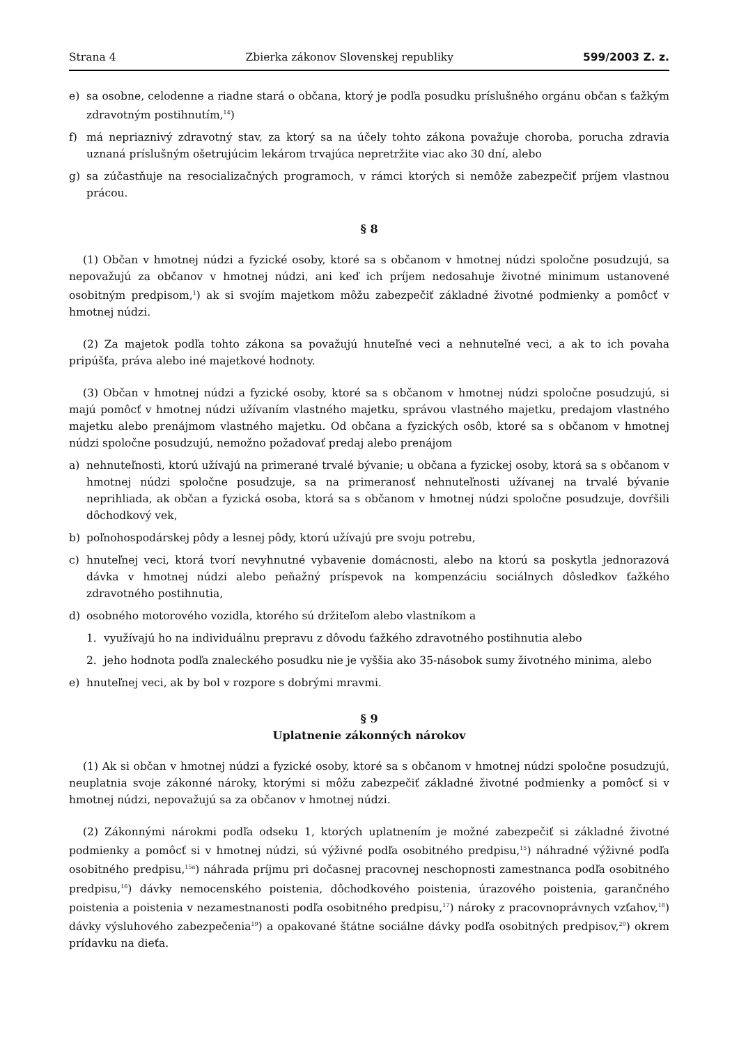Strana 4 Zbierka zákonov Slovenskej republiky 599/2003 Z. z.
e) sa osobne, celodenne a riadne stará o občana, ktorý je podľa posudku príslušného orgánu občan s ťažkým zdravotným postihnutím,<sup>14</sup>)
f) má nepriaznivý zdravotný stav, za ktorý sa na účely tohto zákona považuje choroba, porucha zdravia uznaná príslušným ošetrujúcim lekárom trvajúca nepretržite viac ako 30 dní, alebo
g) sa zúčastňuje na resocializačných programoch, v rámci ktorých si nemôže zabezpečiť príjem vlastnou prácou.
§ 8
(1) Občan v hmotnej núdzi a fyzické osoby, ktoré sa s občanom v hmotnej núdzi spoločne posudzujú, sa nepovažujú za občanov v hmotnej núdzi, ani keď ich príjem nedosahuje životné minimum ustanovené osobitným predpisom,<sup>1</sup>) ak si svojím majetkom môžu zabezpečiť základné životné podmienky a pomôcť v hmotnej núdzi.
(2) Za majetok podľa tohto zákona sa považujú hnuteľné veci a nehnuteľné veci, a ak to ich povaha pripúšťa, práva alebo iné majetkové hodnoty.
(3) Občan v hmotnej núdzi a fyzické osoby, ktoré sa s občanom v hmotnej núdzi spoločne posudzujú, si majú pomôcť v hmotnej núdzi užívaním vlastného majetku, správou vlastného majetku, predajom vlastného majetku alebo prenájmom vlastného majetku. Od občana a fyzických osôb, ktoré sa s občanom v hmotnej núdzi spoločne posudzujú, nemožno požadovať predaj alebo prenájom
a) nehnuteľnosti, ktorú užívajú na primerané trvalé bývanie; u občana a fyzickej osoby, ktorá sa s občanom v hmotnej núdzi spoločne posudzuje, sa na primeranosť nehnuteľnosti užívanej na trvalé bývanie neprihliada, ak občan a fyzická osoba, ktorá sa s občanom v hmotnej núdzi spoločne posudzuje, dovŕšili dôchodkový vek,
b) poľnohospodárskej pôdy a lesnej pôdy, ktorú užívajú pre svoju potrebu,
c) hnuteľnej veci, ktorá tvorí nevyhnutné vybavenie domácnosti, alebo na ktorú sa poskytla jednorazová dávka v hmotnej núdzi alebo peňažný príspevok na kompenzáciu sociálnych dôsledkov ťažkého zdravotného postihnutia,
d) osobného motorového vozidla, ktorého sú držiteľom alebo vlastníkom a
1. využívajú ho na individuálnu prepravu z dôvodu ťažkého zdravotného postihnutia alebo
2. jeho hodnota podľa znaleckého posudku nie je vyššia ako 35-násobok sumy životného minima, alebo
e) hnuteľnej veci, ak by bol v rozpore s dobrými mravmi.
§ 9
Uplatnenie zákonných nárokov
(1) Ak si občan v hmotnej núdzi a fyzické osoby, ktoré sa s občanom v hmotnej núdzi spoločne posudzujú, neuplatnia svoje zákonné nároky, ktorými si môžu zabezpečiť základné životné podmienky a pomôcť si v hmotnej núdzi, nepovažujú sa za občanov v hmotnej núdzi.
(2) Zákonnými nárokmi podľa odseku 1, ktorých uplatnením je možné zabezpečiť si základné životné podmienky a pomôcť si v hmotnej núdzi, sú výživné podľa osobitného predpisu,<sup>15</sup>) náhradné výživné podľa osobitného predpisu,<sup>15a</sup>) náhrada príjmu pri dočasnej pracovnej neschopnosti zamestnanca podľa osobitného predpisu,<sup>16</sup>) dávky nemocenského poistenia, dôchodkového poistenia, úrazového poistenia, garančného poistenia a poistenia v nezamestnanosti podľa osobitného predpisu,<sup>17</sup>) nároky z pracovnoprávnych vzťahov,<sup>18</sup>) dávky výsluhového zabezpečenia<sup>19</sup>) a opakované štátne sociálne dávky podľa osobitných predpisov,<sup>20</sup>) okrem prídavku na dieťa.